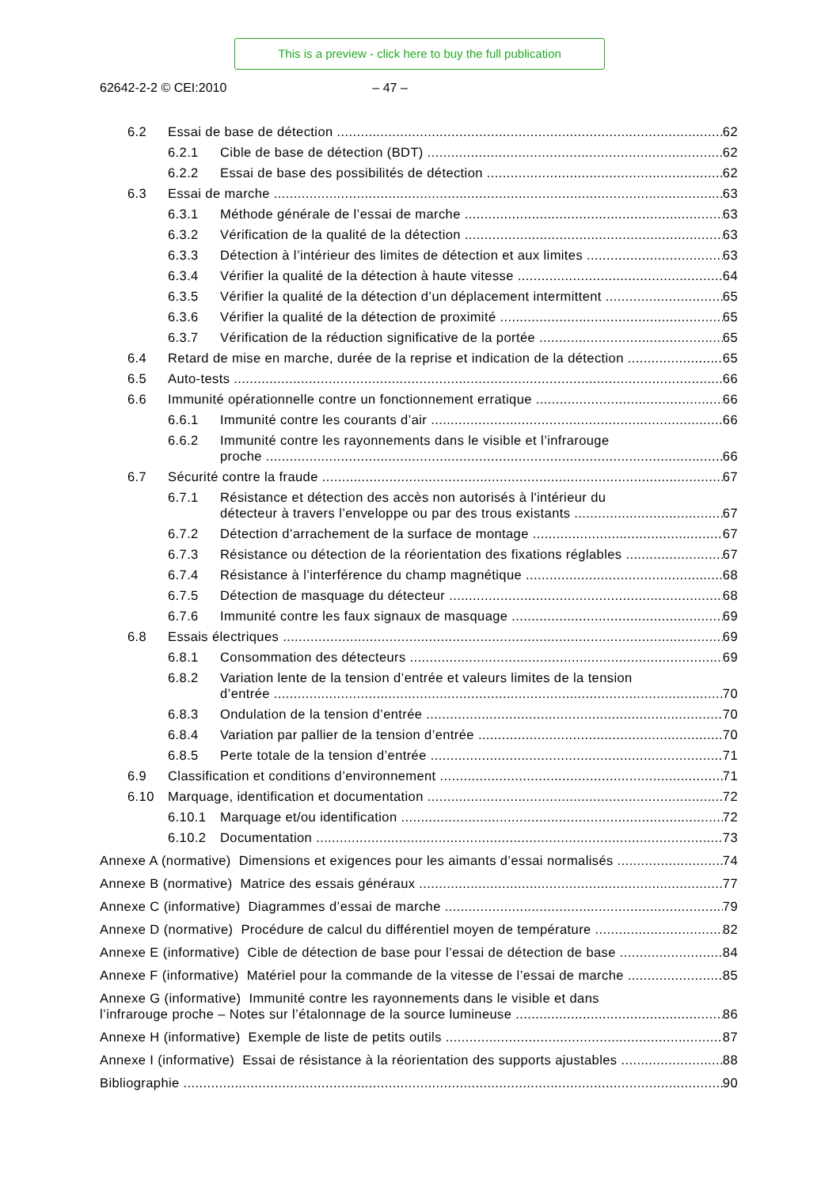This is a preview - click here to buy the full publication
62642-2-2 © CEI:2010 – 47 –
6.2 Essai de base de détection 62
6.2.1 Cible de base de détection (BDT) 62
6.2.2 Essai de base des possibilités de détection 62
6.3 Essai de marche 63
6.3.1 Méthode générale de l’essai de marche 63
6.3.2 Vérification de la qualité de la détection 63
6.3.3 Détection à l’intérieur des limites de détection et aux limites 63
6.3.4 Vérifier la qualité de la détection à haute vitesse 64
6.3.5 Vérifier la qualité de la détection d’un déplacement intermittent 65
6.3.6 Vérifier la qualité de la détection de proximité 65
6.3.7 Vérification de la réduction significative de la portée 65
6.4 Retard de mise en marche, durée de la reprise et indication de la détection 65
6.5 Auto-tests 66
6.6 Immunité opérationnelle contre un fonctionnement erratique 66
6.6.1 Immunité contre les courants d’air 66
6.6.2 Immunité contre les rayonnements dans le visible et l’infrarouge
proche 66
6.7 Sécurité contre la fraude 67
6.7.1 Résistance et détection des accès non autorisés à l'intérieur du
détecteur à travers l’enveloppe ou par des trous existants 67
6.7.2 Détection d’arrachement de la surface de montage 67
6.7.3 Résistance ou détection de la réorientation des fixations réglables 67
6.7.4 Résistance à l’interférence du champ magnétique 68
6.7.5 Détection de masquage du détecteur 68
6.7.6 Immunité contre les faux signaux de masquage 69
6.8 Essais électriques 69
6.8.1 Consommation des détecteurs 69
6.8.2 Variation lente de la tension d’entrée et valeurs limites de la tension
d’entrée 70
6.8.3 Ondulation de la tension d’entrée 70
6.8.4 Variation par pallier de la tension d’entrée 70
6.8.5 Perte totale de la tension d’entrée 71
6.9 Classification et conditions d’environnement 71
6.10 Marquage, identification et documentation 72
6.10.1 Marquage et/ou identification 72
6.10.2 Documentation 73
Annexe A (normative) Dimensions et exigences pour les aimants d’essai normalisés 74
Annexe B (normative) Matrice des essais généraux 77
Annexe C (informative) Diagrammes d’essai de marche 79
Annexe D (normative) Procédure de calcul du différentiel moyen de température 82
Annexe E (informative) Cible de détection de base pour l’essai de détection de base 84
Annexe F (informative) Matériel pour la commande de la vitesse de l’essai de marche 85
Annexe G (informative) Immunité contre les rayonnements dans le visible et dans
l’infrarouge proche – Notes sur l’étalonnage de la source lumineuse 86
Annexe H (informative) Exemple de liste de petits outils 87
Annexe I (informative) Essai de résistance à la réorientation des supports ajustables 88
Bibliographie 90